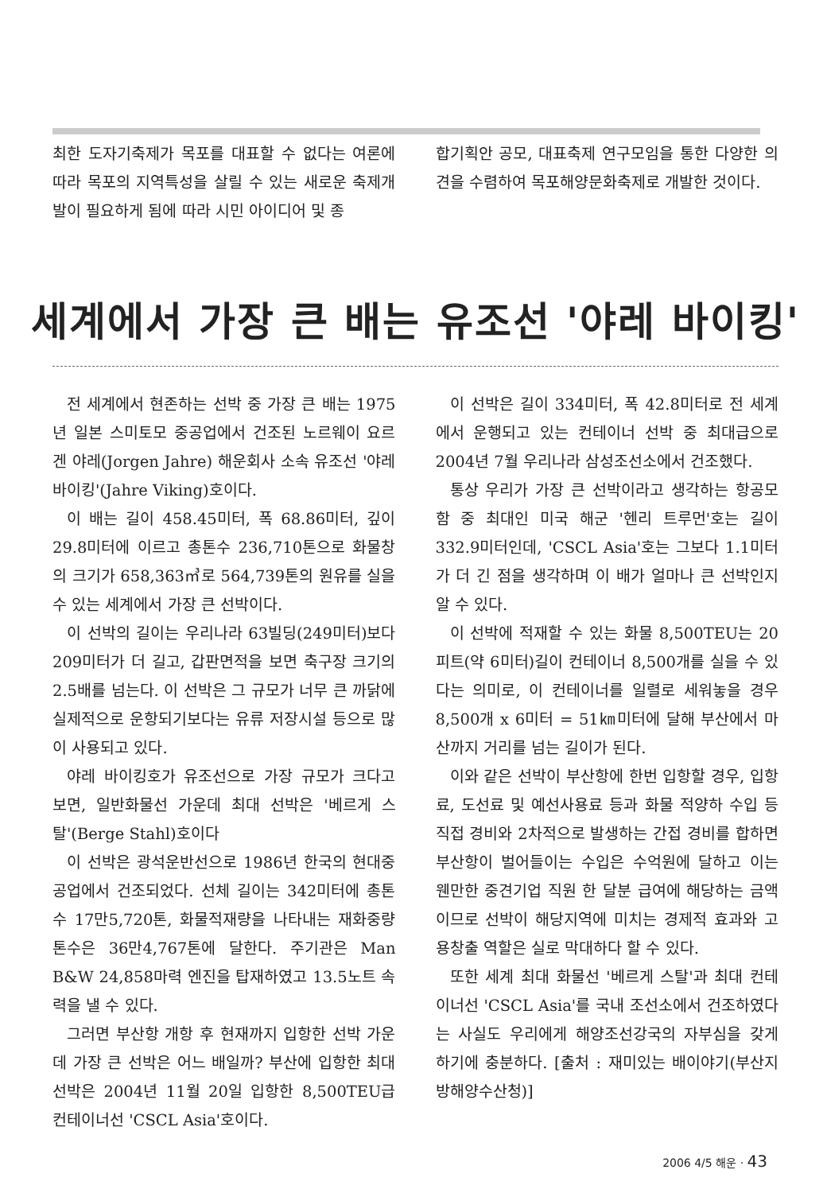최한 도자기축제가 목포를 대표할 수 없다는 여론에 따라 목포의 지역특성을 살릴 수 있는 새로운 축제개발이 필요하게 됨에 따라 시민 아이디어 및 종
합기획안 공모, 대표축제 연구모임을 통한 다양한 의견을 수렴하여 목포해양문화축제로 개발한 것이다.
세계에서 가장 큰 배는 유조선 '야레 바이킹'
전 세계에서 현존하는 선박 중 가장 큰 배는 1975년 일본 스미토모 중공업에서 건조된 노르웨이 요르겐 야레(Jorgen Jahre) 해운회사 소속 유조선 '야레 바이킹'(Jahre Viking)호이다.
이 배는 길이 458.45미터, 폭 68.86미터, 깊이 29.8미터에 이르고 총톤수 236,710톤으로 화물창의 크기가 658,363㎥로 564,739톤의 원유를 실을 수 있는 세계에서 가장 큰 선박이다.
이 선박의 길이는 우리나라 63빌딩(249미터)보다 209미터가 더 길고, 갑판면적을 보면 축구장 크기의 2.5배를 넘는다. 이 선박은 그 규모가 너무 큰 까닭에 실제적으로 운항되기보다는 유류 저장시설 등으로 많이 사용되고 있다.
야레 바이킹호가 유조선으로 가장 규모가 크다고 보면, 일반화물선 가운데 최대 선박은 '베르게 스탈'(Berge Stahl)호이다
이 선박은 광석운반선으로 1986년 한국의 현대중공업에서 건조되었다. 선체 길이는 342미터에 총톤수 17만5,720톤, 화물적재량을 나타내는 재화중량톤수은 36만4,767톤에 달한다. 주기관은 Man B&W 24,858마력 엔진을 탑재하였고 13.5노트 속력을 낼 수 있다.
그러면 부산항 개항 후 현재까지 입항한 선박 가운데 가장 큰 선박은 어느 배일까? 부산에 입항한 최대 선박은 2004년 11월 20일 입항한 8,500TEU급 컨테이너선 'CSCL Asia'호이다.
이 선박은 길이 334미터, 폭 42.8미터로 전 세계에서 운행되고 있는 컨테이너 선박 중 최대급으로 2004년 7월 우리나라 삼성조선소에서 건조했다.
통상 우리가 가장 큰 선박이라고 생각하는 항공모함 중 최대인 미국 해군 '헨리 트루먼'호는 길이 332.9미터인데, 'CSCL Asia'호는 그보다 1.1미터가 더 긴 점을 생각하며 이 배가 얼마나 큰 선박인지 알 수 있다.
이 선박에 적재할 수 있는 화물 8,500TEU는 20피트(약 6미터)길이 컨테이너 8,500개를 실을 수 있다는 의미로, 이 컨테이너를 일렬로 세워놓을 경우 8,500개 x 6미터 = 51㎞미터에 달해 부산에서 마산까지 거리를 넘는 길이가 된다.
이와 같은 선박이 부산항에 한번 입항할 경우, 입항료, 도선료 및 예선사용료 등과 화물 적양하 수입 등 직접 경비와 2차적으로 발생하는 간접 경비를 합하면 부산항이 벌어들이는 수입은 수억원에 달하고 이는 웬만한 중견기업 직원 한 달분 급여에 해당하는 금액이므로 선박이 해당지역에 미치는 경제적 효과와 고용창출 역할은 실로 막대하다 할 수 있다.
또한 세계 최대 화물선 '베르게 스탈'과 최대 컨테이너선 'CSCL Asia'를 국내 조선소에서 건조하였다는 사실도 우리에게 해양조선강국의 자부심을 갖게 하기에 충분하다. [출처 : 재미있는 배이야기(부산지방해양수산청)]
2006 4/5 해운 · 43